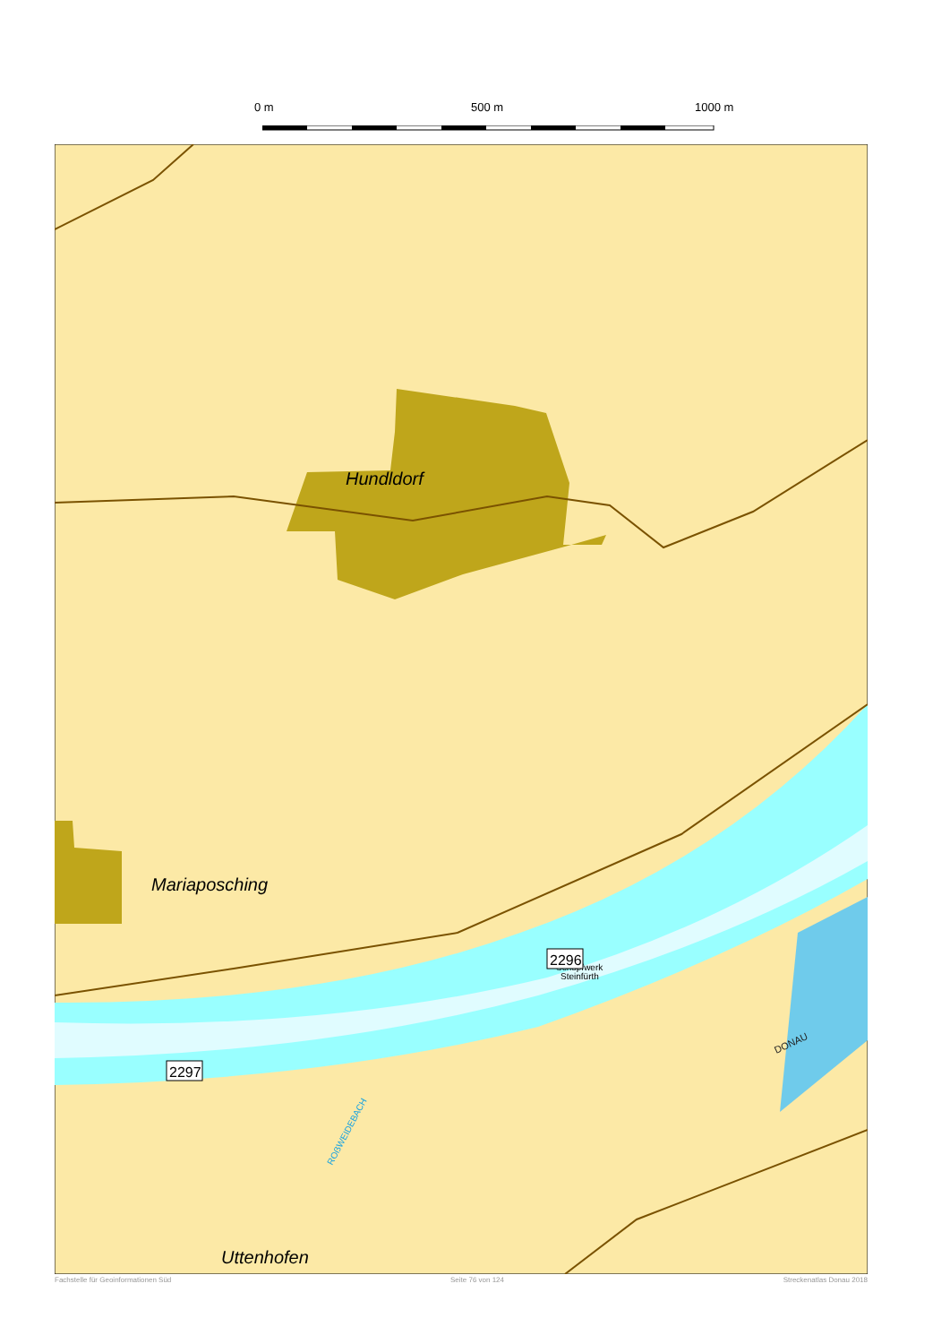0 m 500 m 1000 m
Hundldorf
Mariaposching
Uttenhofen
Schöpfwerk
Steinfürth
DONAU
ROẞWEIDEBACH
2297
2296
Fachstelle für Geoinformationen Süd Seite 76 von 124 Streckenatlas Donau 2018